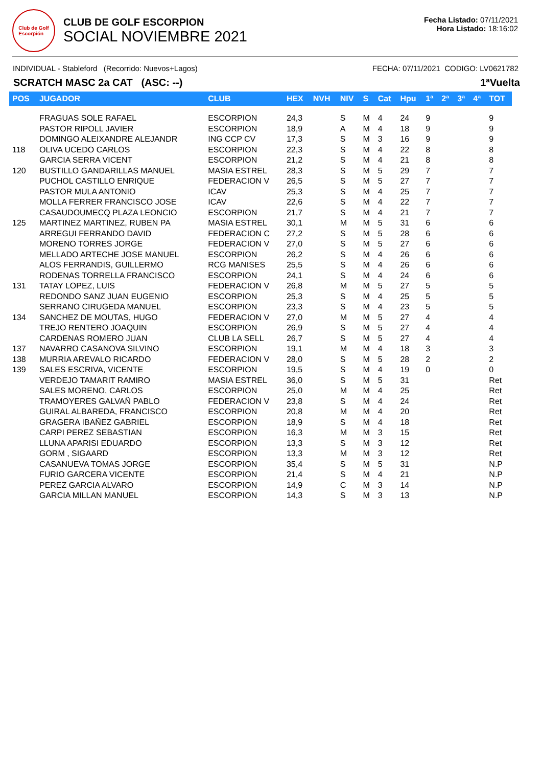Club de Golf
Escorpión
CLUB DE GOLF ESCORPION
SOCIAL NOVIEMBRE 2021
Fecha Listado: 07/11/2021
Hora Listado: 18:16:02
INDIVIDUAL - Stableford (Recorrido: Nuevos+Lagos) FECHA: 07/11/2021 CODIGO: LV0621782
SCRATCH MASC 2a CAT (ASC: --) 1ªVuelta
| POS | JUGADOR | CLUB | HEX | NVH | NIV | S | Cat | Hpu | 1ª | 2ª | 3ª | 4ª | TOT |
| --- | --- | --- | --- | --- | --- | --- | --- | --- | --- | --- | --- | --- | --- |
| | FRAGUAS SOLE RAFAEL | ESCORPION | 24,3 | | S | M | 4 | 24 | 9 | | | | 9 |
| | PASTOR RIPOLL JAVIER | ESCORPION | 18,9 | | A | M | 4 | 18 | 9 | | | | 9 |
| | DOMINGO ALEIXANDRE ALEJANDR | ING CCP CV | 17,3 | | S | M | 3 | 16 | 9 | | | | 9 |
| 118 | OLIVA UCEDO CARLOS | ESCORPION | 22,3 | | S | M | 4 | 22 | 8 | | | | 8 |
| | GARCIA SERRA VICENT | ESCORPION | 21,2 | | S | M | 4 | 21 | 8 | | | | 8 |
| 120 | BUSTILLO GANDARILLAS MANUEL | MASIA ESTREL | 28,3 | | S | M | 5 | 29 | 7 | | | | 7 |
| | PUCHOL CASTILLO ENRIQUE | FEDERACION V | 26,5 | | S | M | 5 | 27 | 7 | | | | 7 |
| | PASTOR MULA ANTONIO | ICAV | 25,3 | | S | M | 4 | 25 | 7 | | | | 7 |
| | MOLLA FERRER FRANCISCO JOSE | ICAV | 22,6 | | S | M | 4 | 22 | 7 | | | | 7 |
| | CASAUDOUMECQ PLAZA LEONCIO | ESCORPION | 21,7 | | S | M | 4 | 21 | 7 | | | | 7 |
| 125 | MARTINEZ MARTINEZ, RUBEN PA | MASIA ESTREL | 30,1 | | M | M | 5 | 31 | 6 | | | | 6 |
| | ARREGUI FERRANDO DAVID | FEDERACION C | 27,2 | | S | M | 5 | 28 | 6 | | | | 6 |
| | MORENO TORRES JORGE | FEDERACION V | 27,0 | | S | M | 5 | 27 | 6 | | | | 6 |
| | MELLADO ARTECHE JOSE MANUEL | ESCORPION | 26,2 | | S | M | 4 | 26 | 6 | | | | 6 |
| | ALOS FERRANDIS, GUILLERMO | RCG MANISES | 25,5 | | S | M | 4 | 26 | 6 | | | | 6 |
| | RODENAS TORRELLA FRANCISCO | ESCORPION | 24,1 | | S | M | 4 | 24 | 6 | | | | 6 |
| 131 | TATAY LOPEZ, LUIS | FEDERACION V | 26,8 | | M | M | 5 | 27 | 5 | | | | 5 |
| | REDONDO SANZ JUAN EUGENIO | ESCORPION | 25,3 | | S | M | 4 | 25 | 5 | | | | 5 |
| | SERRANO CIRUGEDA MANUEL | ESCORPION | 23,3 | | S | M | 4 | 23 | 5 | | | | 5 |
| 134 | SANCHEZ DE MOUTAS, HUGO | FEDERACION V | 27,0 | | M | M | 5 | 27 | 4 | | | | 4 |
| | TREJO RENTERO JOAQUIN | ESCORPION | 26,9 | | S | M | 5 | 27 | 4 | | | | 4 |
| | CARDENAS ROMERO JUAN | CLUB LA SELL | 26,7 | | S | M | 5 | 27 | 4 | | | | 4 |
| 137 | NAVARRO CASANOVA SILVINO | ESCORPION | 19,1 | | M | M | 4 | 18 | 3 | | | | 3 |
| 138 | MURRIA AREVALO RICARDO | FEDERACION V | 28,0 | | S | M | 5 | 28 | 2 | | | | 2 |
| 139 | SALES ESCRIVA, VICENTE | ESCORPION | 19,5 | | S | M | 4 | 19 | 0 | | | | 0 |
| | VERDEJO TAMARIT RAMIRO | MASIA ESTREL | 36,0 | | S | M | 5 | 31 | | | | | Ret |
| | SALES MORENO, CARLOS | ESCORPION | 25,0 | | M | M | 4 | 25 | | | | | Ret |
| | TRAMOYERES GALVAÑ PABLO | FEDERACION V | 23,8 | | S | M | 4 | 24 | | | | | Ret |
| | GUIRAL ALBAREDA, FRANCISCO | ESCORPION | 20,8 | | M | M | 4 | 20 | | | | | Ret |
| | GRAGERA IBAÑEZ GABRIEL | ESCORPION | 18,9 | | S | M | 4 | 18 | | | | | Ret |
| | CARPI PEREZ SEBASTIAN | ESCORPION | 16,3 | | M | M | 3 | 15 | | | | | Ret |
| | LLUNA APARISI EDUARDO | ESCORPION | 13,3 | | S | M | 3 | 12 | | | | | Ret |
| | GORM , SIGAARD | ESCORPION | 13,3 | | M | M | 3 | 12 | | | | | Ret |
| | CASANUEVA TOMAS JORGE | ESCORPION | 35,4 | | S | M | 5 | 31 | | | | | N.P |
| | FURIO GARCERA VICENTE | ESCORPION | 21,4 | | S | M | 4 | 21 | | | | | N.P |
| | PEREZ GARCIA ALVARO | ESCORPION | 14,9 | | C | M | 3 | 14 | | | | | N.P |
| | GARCIA MILLAN MANUEL | ESCORPION | 14,3 | | S | M | 3 | 13 | | | | | N.P |